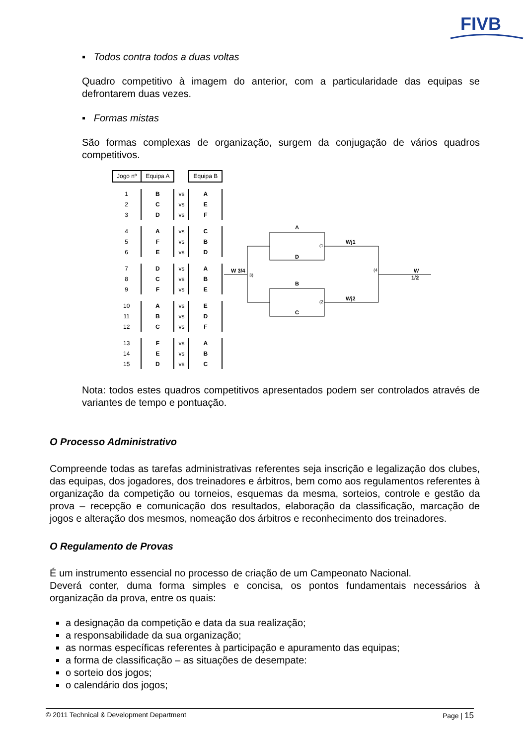FIVB
▪ Todos contra todos a duas voltas
Quadro competitivo à imagem do anterior, com a particularidade das equipas se defrontarem duas vezes.
▪ Formas mistas
São formas complexas de organização, surgem da conjugação de vários quadros competitivos.
| Jogo nº | Equipa A | | Equipa B |
| 1 | B | vs | A |
| 2 | C | vs | E |
| 3 | D | vs | F |
| 4 | A | vs | C |
| 5 | F | vs | B |
| 6 | E | vs | D |
| 7 | D | vs | A |
| 8 | C | vs | B |
| 9 | F | vs | E |
| 10 | A | vs | E |
| 11 | B | vs | D |
| 12 | C | vs | F |
| 13 | F | vs | A |
| 14 | E | vs | B |
| 15 | D | vs | C |
A
D
B
C
Wj1
Wj2
W 3/4
W
1/2
(1
(2
3)
(4
Nota: todos estes quadros competitivos apresentados podem ser controlados através de variantes de tempo e pontuação.
O Processo Administrativo
Compreende todas as tarefas administrativas referentes seja inscrição e legalização dos clubes, das equipas, dos jogadores, dos treinadores e árbitros, bem como aos regulamentos referentes à organização da competição ou torneios, esquemas da mesma, sorteios, controle e gestão da prova – recepção e comunicação dos resultados, elaboração da classificação, marcação de jogos e alteração dos mesmos, nomeação dos árbitros e reconhecimento dos treinadores.
O Regulamento de Provas
É um instrumento essencial no processo de criação de um Campeonato Nacional.
Deverá conter, duma forma simples e concisa, os pontos fundamentais necessários à organização da prova, entre os quais:
a designação da competição e data da sua realização;
a responsabilidade da sua organização;
as normas específicas referentes à participação e apuramento das equipas;
a forma de classificação – as situações de desempate:
o sorteio dos jogos;
o calendário dos jogos;
© 2011 Technical & Development Department Page | 15